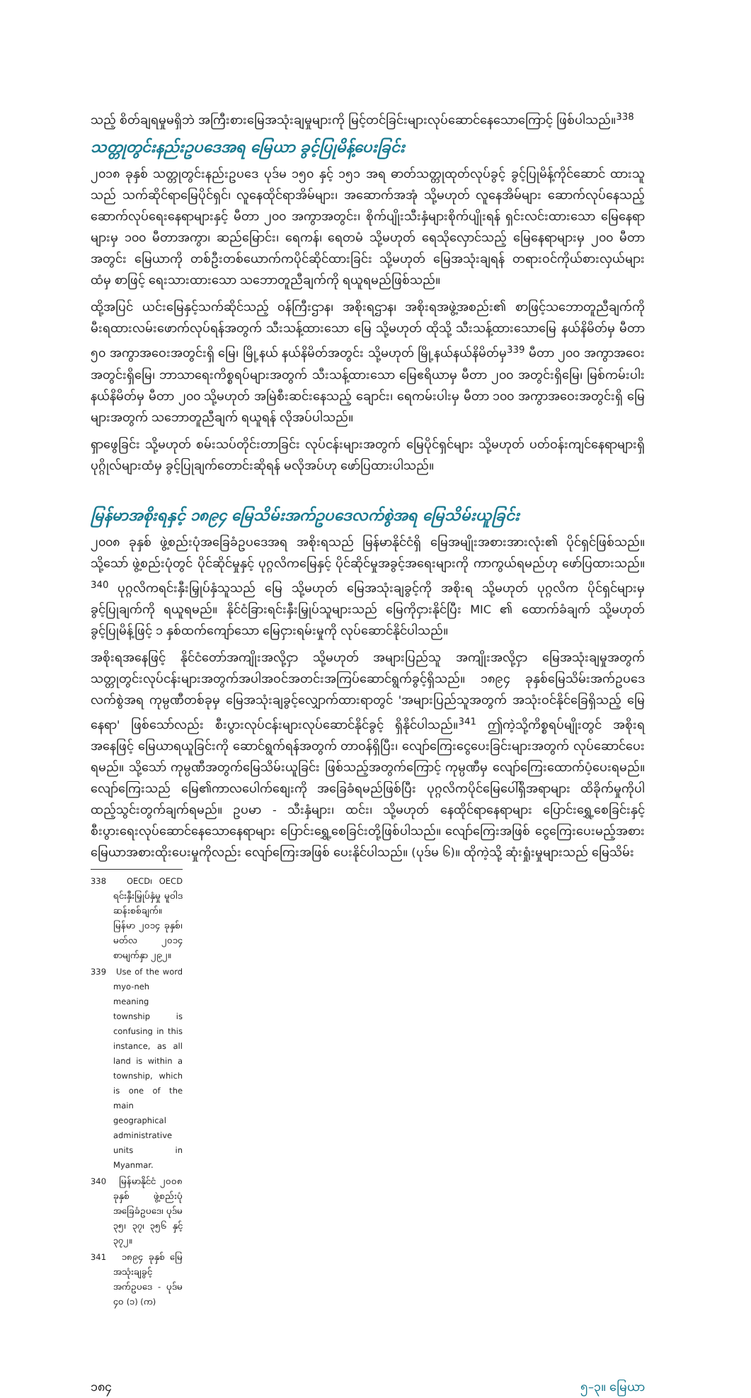သည့် စိတ်ချရမှုမရှိဘဲ အကြီးစားမြေအသုံးချမှုများကို မြင့်တင်ခြင်းများလုပ်ဆောင်နေသောကြောင့် ဖြစ်ပါသည်။<sup>338</sup>
သတ္တုတွင်းနည်းဥပဒေအရ မြေယာ ခွင့်ပြုမိန့်ပေးခြင်း
၂၀၁၈ ခုနှစ် သတ္တုတွင်းနည်းဥပဒေ ပုဒ်မ ၁၅၀ နှင့် ၁၅၁ အရ ဓာတ်သတ္တုထုတ်လုပ်ခွင့် ခွင့်ပြုမိန့်ကိုင်ဆောင် ထားသူသည် သက်ဆိုင်ရာမြေပိုင်ရှင်၊ လူနေထိုင်ရာအိမ်များ၊ အဆောက်အအုံ သို့မဟုတ် လူနေအိမ်များ ဆောက်လုပ်နေသည့် ဆောက်လုပ်ရေးနေရာများနှင့် မီတာ ၂၀၀ အကွာအတွင်း၊ စိုက်ပျိုးသီးနှံများစိုက်ပျိုးရန် ရှင်းလင်းထားသော မြေနေရာများမှ ၁၀၀ မီတာအကွာ၊ ဆည်မြောင်း၊ ရေကန်၊ ရေတမံ သို့မဟုတ် ရေသိုလှောင်သည့် မြေနေရာများမှ ၂၀၀ မီတာအတွင်း မြေယာကို တစ်ဦးတစ်ယောက်ကပိုင်ဆိုင်ထားခြင်း သို့မဟုတ် မြေအသုံးချရန် တရားဝင်ကိုယ်စားလှယ်များထံမှ စာဖြင့် ရေးသားထားသော သဘောတူညီချက်ကို ရယူရမည်ဖြစ်သည်။
ထို့အပြင် ယင်းမြေနှင့်သက်ဆိုင်သည့် ဝန်ကြီးဌာန၊ အစိုးရဌာန၊ အစိုးရအဖွဲ့အစည်း၏ စာဖြင့်သဘောတူညီချက်ကို မီးရထားလမ်းဖောက်လုပ်ရန်အတွက် သီးသန့်ထားသော မြေ သို့မဟုတ် ထိုသို့ သီးသန့်ထားသောမြေ နယ်နိမိတ်မှ မီတာ ၅၀ အကွာအဝေးအတွင်းရှိ မြေ၊ မြို့နယ် နယ်နိမိတ်အတွင်း သို့မဟုတ် မြို့နယ်နယ်နိမိတ်မှ<sup>339</sup> မီတာ ၂၀၀ အကွာအဝေးအတွင်းရှိမြေ၊ ဘာသာရေးကိစ္စရပ်များအတွက် သီးသန့်ထားသော မြေဧရိယာမှ မီတာ ၂၀၀ အတွင်းရှိမြေ၊ မြစ်ကမ်းပါးနယ်နိမိတ်မှ မီတာ ၂၀၀ သို့မဟုတ် အမြဲစီးဆင်းနေသည့် ချောင်း၊ ရေကမ်းပါးမှ မီတာ ၁၀၀ အကွာအဝေးအတွင်းရှိ မြေများအတွက် သဘောတူညီချက် ရယူရန် လိုအပ်ပါသည်။
ရှာဖွေခြင်း သို့မဟုတ် စမ်းသပ်တိုင်းတာခြင်း လုပ်ငန်းများအတွက် မြေပိုင်ရှင်များ သို့မဟုတ် ပတ်ဝန်းကျင်နေရာများရှိ ပုဂ္ဂိုလ်များထံမှ ခွင့်ပြုချက်တောင်းဆိုရန် မလိုအပ်ဟု ဖော်ပြထားပါသည်။
မြန်မာအစိုးရနှင့် ၁၈၉၄ မြေသိမ်းအက်ဥပဒေလက်စွဲအရ မြေသိမ်းယူခြင်း
၂၀၀၈ ခုနှစ် ဖွဲ့စည်းပုံအခြေခံဥပဒေအရ အစိုးရသည် မြန်မာနိုင်ငံရှိ မြေအမျိုးအစားအားလုံး၏ ပိုင်ရှင်ဖြစ်သည်။ သို့သော် ဖွဲ့စည်းပုံတွင် ပိုင်ဆိုင်မှုနှင့် ပုဂ္ဂလိကမြေနှင့် ပိုင်ဆိုင်မှုအခွင့်အရေးများကို ကာကွယ်ရမည်ဟု ဖော်ပြထားသည်။<sup>340</sup> ပုဂ္ဂလိကရင်းနှီးမြှုပ်နှံသူသည် မြေ သို့မဟုတ် မြေအသုံးချခွင့်ကို အစိုးရ သို့မဟုတ် ပုဂ္ဂလိက ပိုင်ရှင်များမှ ခွင့်ပြုချက်ကို ရယူရမည်။ နိုင်ငံခြားရင်းနှီးမြှုပ်သူများသည် မြေကိုငှားနိုင်ပြီး MIC ၏ ထောက်ခံချက် သို့မဟုတ် ခွင့်ပြုမိန့်ဖြင့် ၁ နှစ်ထက်ကျော်သော မြေငှားရမ်းမှုကို လုပ်ဆောင်နိုင်ပါသည်။
အစိုးရအနေဖြင့် နိုင်ငံတော်အကျိုးအလို့ငှာ သို့မဟုတ် အများပြည်သူ အကျိုးအလို့ငှာ မြေအသုံးချမှုအတွက် သတ္တုတွင်းလုပ်ငန်းများအတွက်အပါအဝင်အတင်းအကြပ်ဆောင်ရွက်ခွင့်ရှိသည်။ ၁၈၉၄ ခုနှစ်မြေသိမ်းအက်ဥပဒေလက်စွဲအရ ကုမ္ပဏီတစ်ခုမှ မြေအသုံးချခွင့်လျှောက်ထားရာတွင် 'အများပြည်သူအတွက် အသုံးဝင်နိုင်ခြေရှိသည့် မြေနေရာ' ဖြစ်သော်လည်း စီးပွားလုပ်ငန်းများလုပ်ဆောင်နိုင်ခွင့် ရှိနိုင်ပါသည်။<sup>341</sup> ဤကဲ့သို့ကိစ္စရပ်မျိုးတွင် အစိုးရအနေဖြင့် မြေယာရယူခြင်းကို ဆောင်ရွက်ရန်အတွက် တာဝန်ရှိပြီး၊ လျော်ကြေးငွေပေးခြင်းများအတွက် လုပ်ဆောင်ပေးရမည်။ သို့သော် ကုမ္ပဏီအတွက်မြေသိမ်းယူခြင်း ဖြစ်သည့်အတွက်ကြောင့် ကုမ္ပဏီမှ လျော်ကြေးထောက်ပံ့ပေးရမည်။ လျော်ကြေးသည် မြေ၏ကာလပေါက်စျေးကို အခြေခံရမည်ဖြစ်ပြီး ပုဂ္ဂလိကပိုင်မြေပေါ်ရှိအရာများ ထိခိုက်မှုကိုပါ ထည့်သွင်းတွက်ချက်ရမည်။ ဥပမာ - သီးနှံများ၊ ထင်း၊ သို့မဟုတ် နေထိုင်ရာနေရာများ ပြောင်းရွှေ့စေခြင်းနှင့် စီးပွားရေးလုပ်ဆောင်နေသောနေရာများ ပြောင်းရွှေ့စေခြင်းတို့ဖြစ်ပါသည်။ လျော်ကြေးအဖြစ် ငွေကြေးပေးမည့်အစား မြေယာအစားထိုးပေးမှုကိုလည်း လျော်ကြေးအဖြစ် ပေးနိုင်ပါသည်။ (ပုဒ်မ ၆)။ ထိုကဲ့သို့ ဆုံးရှုံးမှုများသည် မြေသိမ်း
338 OECD၊ OECD ရင်းနှီးမြှုပ်နှံမှု မူဝါဒဆန်းစစ်ချက်။ မြန်မာ ၂၀၁၄ ခုနှစ်၊ မတ်လ ၂၀၁၄ စာမျက်နှာ ၂၉၂။
339 Use of the word myo-neh meaning township is confusing in this instance, as all land is within a township, which is one of the main geographical administrative units in Myanmar.
340 မြန်မာနိုင်ငံ ၂၀၀၈ ခုနှစ် ဖွဲ့စည်းပုံ အခြေခံဥပဒေ၊ ပုဒ်မ ၃၅၊ ၃၇၊ ၃၅၆ နှင့် ၃၇၂။
341 ၁၈၉၄ ခုနှစ် မြေအသုံးချခွင့် အက်ဥပဒေ - ပုဒ်မ ၄၀ (၁) (က)
၁၈၄ ၅–၃။ မြေယာ